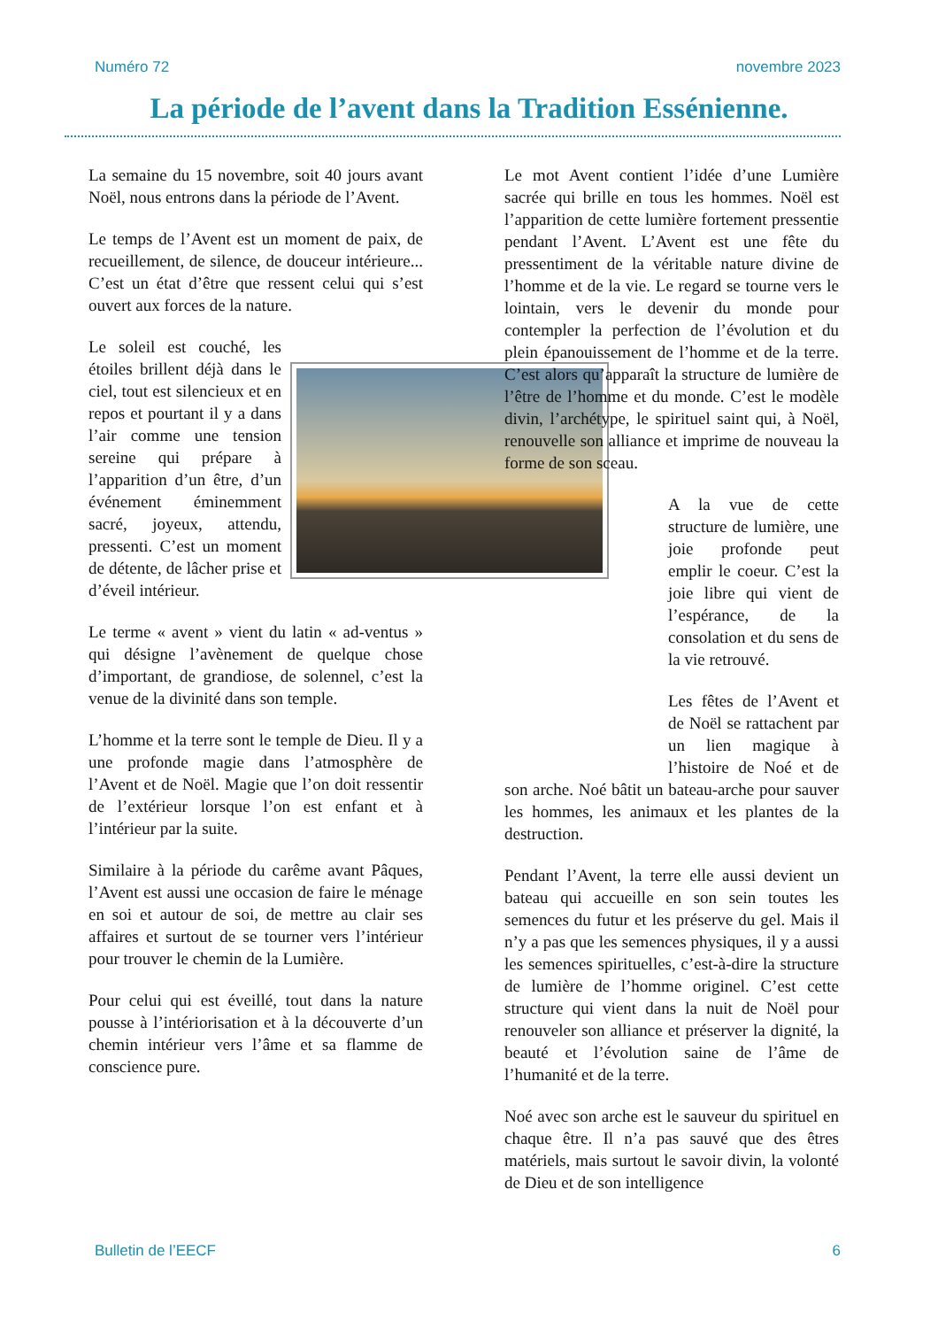Numéro 72 novembre 2023
La période de l’avent dans la Tradition Essénienne.
La semaine du 15 novembre, soit 40 jours avant Noël, nous entrons dans la période de l’Avent.
Le temps de l’Avent est un moment de paix, de recueillement, de silence, de douceur intérieure... C’est un état d’être que ressent celui qui s’est ouvert aux forces de la nature.
Le soleil est couché, les étoiles brillent déjà dans le ciel, tout est silencieux et en repos et pourtant il y a dans l’air comme une tension sereine qui prépare à l’apparition d’un être, d’un événement éminemment sacré, joyeux, attendu, pressenti. C’est un moment de détente, de lâcher prise et d’éveil intérieur.
Le terme « avent » vient du latin « ad-ventus » qui désigne l’avènement de quelque chose d’important, de grandiose, de solennel, c’est la venue de la divinité dans son temple.
L’homme et la terre sont le temple de Dieu. Il y a une profonde magie dans l’atmosphère de l’Avent et de Noël. Magie que l’on doit ressentir de l’extérieur lorsque l’on est enfant et à l’intérieur par la suite.
Similaire à la période du carême avant Pâques, l’Avent est aussi une occasion de faire le ménage en soi et autour de soi, de mettre au clair ses affaires et surtout de se tourner vers l’intérieur pour trouver le chemin de la Lumière.
Pour celui qui est éveillé, tout dans la nature pousse à l’intériorisation et à la découverte d’un chemin intérieur vers l’âme et sa flamme de conscience pure.
Le mot Avent contient l’idée d’une Lumière sacrée qui brille en tous les hommes. Noël est l’apparition de cette lumière fortement pressentie pendant l’Avent. L’Avent est une fête du pressentiment de la véritable nature divine de l’homme et de la vie. Le regard se tourne vers le lointain, vers le devenir du monde pour contempler la perfection de l’évolution et du plein épanouissement de l’homme et de la terre. C’est alors qu’apparaît la structure de lumière de l’être de l’homme et du monde. C’est le modèle divin, l’archétype, le spirituel saint qui, à Noël, renouvelle son alliance et imprime de nouveau la forme de son sceau.
A la vue de cette structure de lumière, une joie profonde peut emplir le coeur. C’est la joie libre qui vient de l’espérance, de la consolation et du sens de la vie retrouvé.
Les fêtes de l’Avent et de Noël se rattachent par un lien magique à l’histoire de Noé et de son arche. Noé bâtit un bateau-arche pour sauver les hommes, les animaux et les plantes de la destruction.
Pendant l’Avent, la terre elle aussi devient un bateau qui accueille en son sein toutes les semences du futur et les préserve du gel. Mais il n’y a pas que les semences physiques, il y a aussi les semences spirituelles, c’est-à-dire la structure de lumière de l’homme originel. C’est cette structure qui vient dans la nuit de Noël pour renouveler son alliance et préserver la dignité, la beauté et l’évolution saine de l’âme de l’humanité et de la terre.
Noé avec son arche est le sauveur du spirituel en chaque être. Il n’a pas sauvé que des êtres matériels, mais surtout le savoir divin, la volonté de Dieu et de son intelligence
Bulletin de l’EECF 6